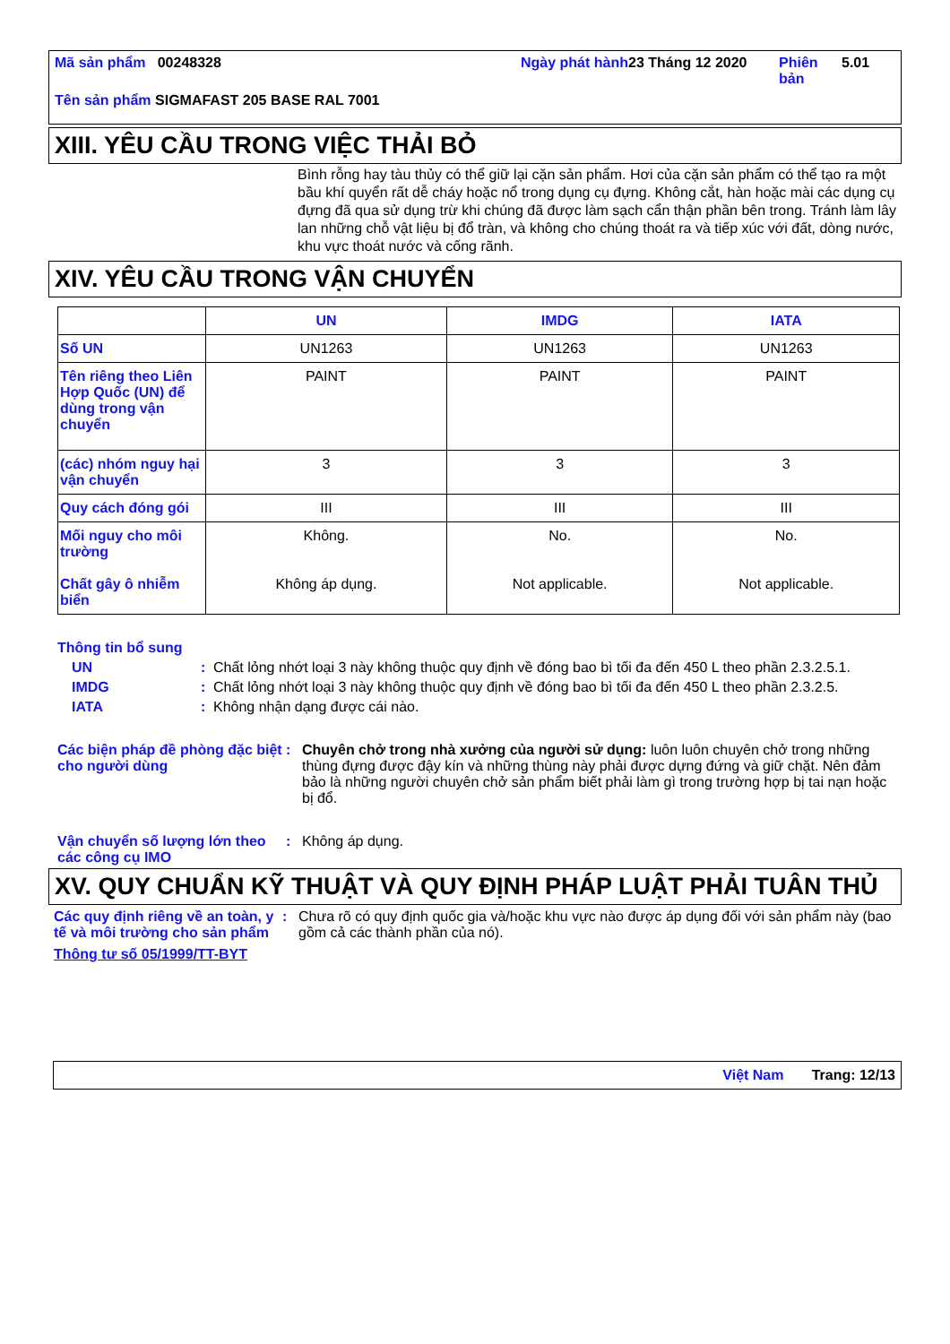Mã sản phẩm 00248328 Ngày phát hành
23 Tháng 12 2020 Phiên bản
5.01
Tên sản phẩm SIGMAFAST 205 BASE RAL 7001
XIII. YÊU CẦU TRONG VIỆC THẢI BỎ
Bình rỗng hay tàu thủy có thể giữ lại cặn sản phẩm. Hơi của cặn sản phẩm có thể tạo ra một bầu khí quyển rất dễ cháy hoặc nổ trong dụng cụ đựng. Không cắt, hàn hoặc mài các dụng cụ đựng đã qua sử dụng trừ khi chúng đã được làm sạch cẩn thận phần bên trong. Tránh làm lây lan những chỗ vật liệu bị đổ tràn, và không cho chúng thoát ra và tiếp xúc với đất, dòng nước, khu vực thoát nước và cống rãnh.
XIV. YÊU CẦU TRONG VẬN CHUYỂN
| | UN | IMDG | IATA |
| --- | --- | --- | --- |
| Số UN | UN1263 | UN1263 | UN1263 |
| Tên riêng theo Liên Hợp Quốc (UN) để dùng trong vận chuyển | PAINT | PAINT | PAINT |
| (các) nhóm nguy hại vận chuyển | 3 | 3 | 3 |
| Quy cách đóng gói | III | III | III |
| Mối nguy cho môi trường Chất gây ô nhiễm biển | Không. Không áp dụng. | No. Not applicable. | No. Not applicable. |
Thông tin bổ sung
UN : Chất lỏng nhớt loại 3 này không thuộc quy định về đóng bao bì tối đa đến 450 L theo phần 2.3.2.5.1.
IMDG : Chất lỏng nhớt loại 3 này không thuộc quy định về đóng bao bì tối đa đến 450 L theo phần 2.3.2.5.
IATA : Không nhận dạng được cái nào.
Các biện pháp đề phòng đặc biệt cho người dùng
: Chuyên chở trong nhà xưởng của người sử dụng: luôn luôn chuyên chở trong những thùng đựng được đậy kín và những thùng này phải được dựng đứng và giữ chặt. Nên đảm bảo là những người chuyên chở sản phẩm biết phải làm gì trong trường hợp bị tai nạn hoặc bị đổ.
Vận chuyển số lượng lớn theo các công cụ IMO
: Không áp dụng.
XV. QUY CHUẨN KỸ THUẬT VÀ QUY ĐỊNH PHÁP LUẬT PHẢI TUÂN THỦ
Các quy định riêng về an toàn, y tế và môi trường cho sản phẩm
: Chưa rõ có quy định quốc gia và/hoặc khu vực nào được áp dụng đối với sản phẩm này (bao gồm cả các thành phần của nó).
Thông tư số 05/1999/TT-BYT
Việt Nam Trang: 12/13